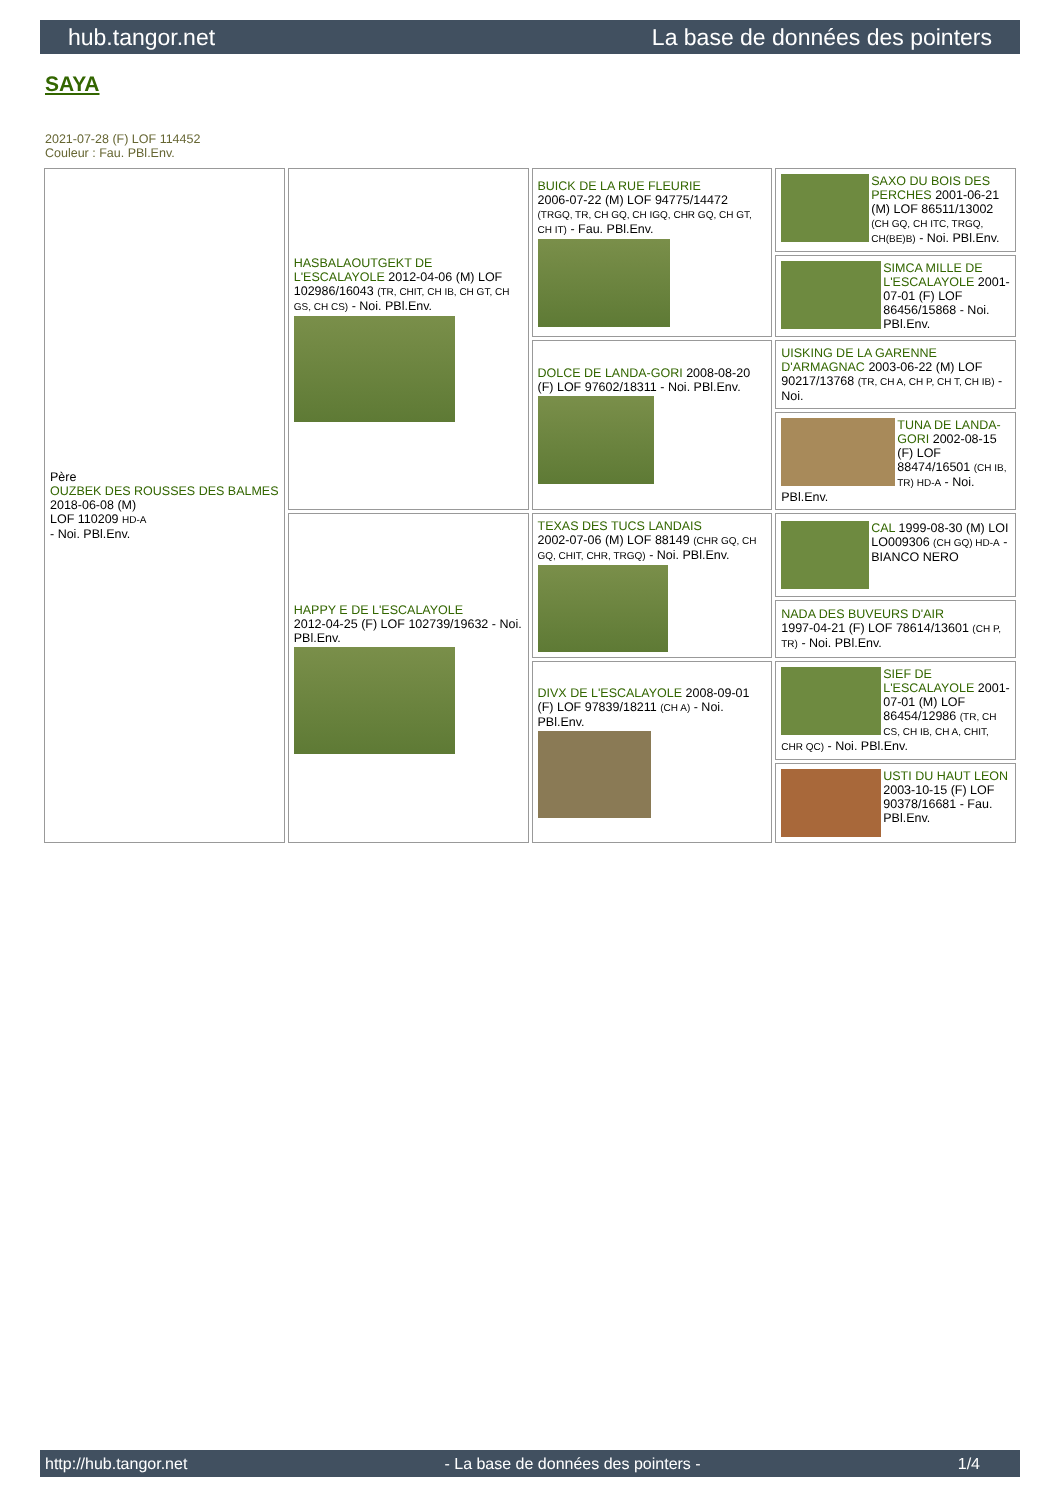hub.tangor.net La base de données des pointers
SAYA
2021-07-28 (F) LOF 114452
Couleur : Fau. PBl.Env.
| Père OUZBEK DES ROUSSES DES BALMES 2018-06-08 (M) LOF 110209 HD-A - Noi. PBl.Env. | HASBALAOUTGEKT DE L'ESCALAYOLE 2012-04-06 (M) LOF 102986/16043 (TR, CHIT, CH IB, CH GT, CH GS, CH CS) - Noi. PBl.Env. | BUICK DE LA RUE FLEURIE 2006-07-22 (M) LOF 94775/14472 (TRGQ, TR, CH GQ, CH IGQ, CHR GQ, CH GT, CH IT) - Fau. PBl.Env. | SAXO DU BOIS DES PERCHES 2001-06-21 (M) LOF 86511/13002 (CH GQ, CH ITC, TRGQ, CH(BE)B) - Noi. PBl.Env. |
| | | | SIMCA MILLE DE L'ESCALAYOLE 2001-07-01 (F) LOF 86456/15868 - Noi. PBl.Env. |
| | | DOLCE DE LANDA-GORI 2008-08-20 (F) LOF 97602/18311 - Noi. PBl.Env. | UISKING DE LA GARENNE D'ARMAGNAC 2003-06-22 (M) LOF 90217/13768 (TR, CH A, CH P, CH T, CH IB) - Noi. |
| | | | TUNA DE LANDA-GORI 2002-08-15 (F) LOF 88474/16501 (CH IB, TR) HD-A - Noi. PBl.Env. |
| | HAPPY E DE L'ESCALAYOLE 2012-04-25 (F) LOF 102739/19632 - Noi. PBl.Env. | TEXAS DES TUCS LANDAIS 2002-07-06 (M) LOF 88149 (CHR GQ, CH GQ, CHIT, CHR, TRGQ) - Noi. PBl.Env. | CAL 1999-08-30 (M) LOI LO009306 (CH GQ) HD-A - BIANCO NERO |
| | | | NADA DES BUVEURS D'AIR 1997-04-21 (F) LOF 78614/13601 (CH P, TR) - Noi. PBl.Env. |
| | | DIVX DE L'ESCALAYOLE 2008-09-01 (F) LOF 97839/18211 (CH A) - Noi. PBl.Env. | SIEF DE L'ESCALAYOLE 2001-07-01 (M) LOF 86454/12986 (TR, CH CS, CH IB, CH A, CHIT, CHR QC) - Noi. PBl.Env. |
| | | | USTI DU HAUT LEON 2003-10-15 (F) LOF 90378/16681 - Fau. PBl.Env. |
http://hub.tangor.net - La base de données des pointers - 1/4